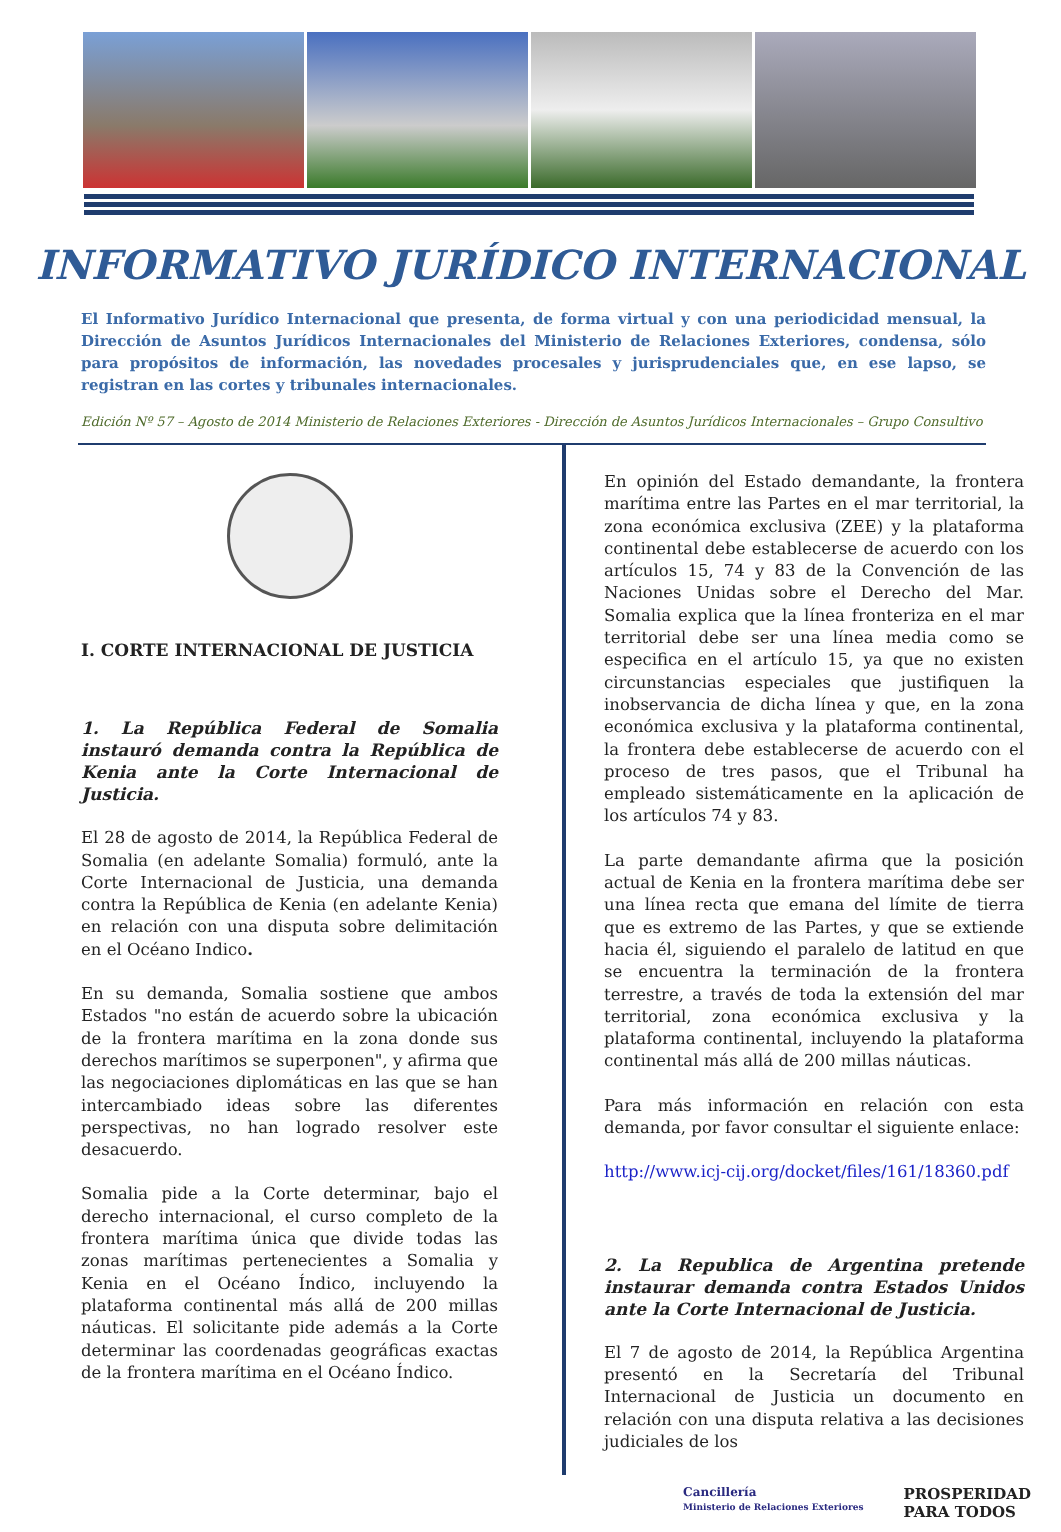INFORMATIVO JURÍDICO INTERNACIONAL
El Informativo Jurídico Internacional que presenta, de forma virtual y con una periodicidad mensual, la Dirección de Asuntos Jurídicos Internacionales del Ministerio de Relaciones Exteriores, condensa, sólo para propósitos de información, las novedades procesales y jurisprudenciales que, en ese lapso, se registran en las cortes y tribunales internacionales.
Edición Nº 57 – Agosto de 2014 Ministerio de Relaciones Exteriores - Dirección de Asuntos Jurídicos Internacionales – Grupo Consultivo
I. CORTE INTERNACIONAL DE JUSTICIA
1. La República Federal de Somalia instauró demanda contra la República de Kenia ante la Corte Internacional de Justicia.
El 28 de agosto de 2014, la República Federal de Somalia (en adelante Somalia) formuló, ante la Corte Internacional de Justicia, una demanda contra la República de Kenia (en adelante Kenia) en relación con una disputa sobre delimitación en el Océano Indico.
En su demanda, Somalia sostiene que ambos Estados "no están de acuerdo sobre la ubicación de la frontera marítima en la zona donde sus derechos marítimos se superponen", y afirma que las negociaciones diplomáticas en las que se han intercambiado ideas sobre las diferentes perspectivas, no han logrado resolver este desacuerdo.
Somalia pide a la Corte determinar, bajo el derecho internacional, el curso completo de la frontera marítima única que divide todas las zonas marítimas pertenecientes a Somalia y Kenia en el Océano Índico, incluyendo la plataforma continental más allá de 200 millas náuticas. El solicitante pide además a la Corte determinar las coordenadas geográficas exactas de la frontera marítima en el Océano Índico.
En opinión del Estado demandante, la frontera marítima entre las Partes en el mar territorial, la zona económica exclusiva (ZEE) y la plataforma continental debe establecerse de acuerdo con los artículos 15, 74 y 83 de la Convención de las Naciones Unidas sobre el Derecho del Mar. Somalia explica que la línea fronteriza en el mar territorial debe ser una línea media como se especifica en el artículo 15, ya que no existen circunstancias especiales que justifiquen la inobservancia de dicha línea y que, en la zona económica exclusiva y la plataforma continental, la frontera debe establecerse de acuerdo con el proceso de tres pasos, que el Tribunal ha empleado sistemáticamente en la aplicación de los artículos 74 y 83.
La parte demandante afirma que la posición actual de Kenia en la frontera marítima debe ser una línea recta que emana del límite de tierra que es extremo de las Partes, y que se extiende hacia él, siguiendo el paralelo de latitud en que se encuentra la terminación de la frontera terrestre, a través de toda la extensión del mar territorial, zona económica exclusiva y la plataforma continental, incluyendo la plataforma continental más allá de 200 millas náuticas.
Para más información en relación con esta demanda, por favor consultar el siguiente enlace:
http://www.icj-cij.org/docket/files/161/18360.pdf
2. La Republica de Argentina pretende instaurar demanda contra Estados Unidos ante la Corte Internacional de Justicia.
El 7 de agosto de 2014, la República Argentina presentó en la Secretaría del Tribunal Internacional de Justicia un documento en relación con una disputa relativa a las decisiones judiciales de los
Cancillería
Ministerio de Relaciones Exteriores
PROSPERIDAD
PARA TODOS